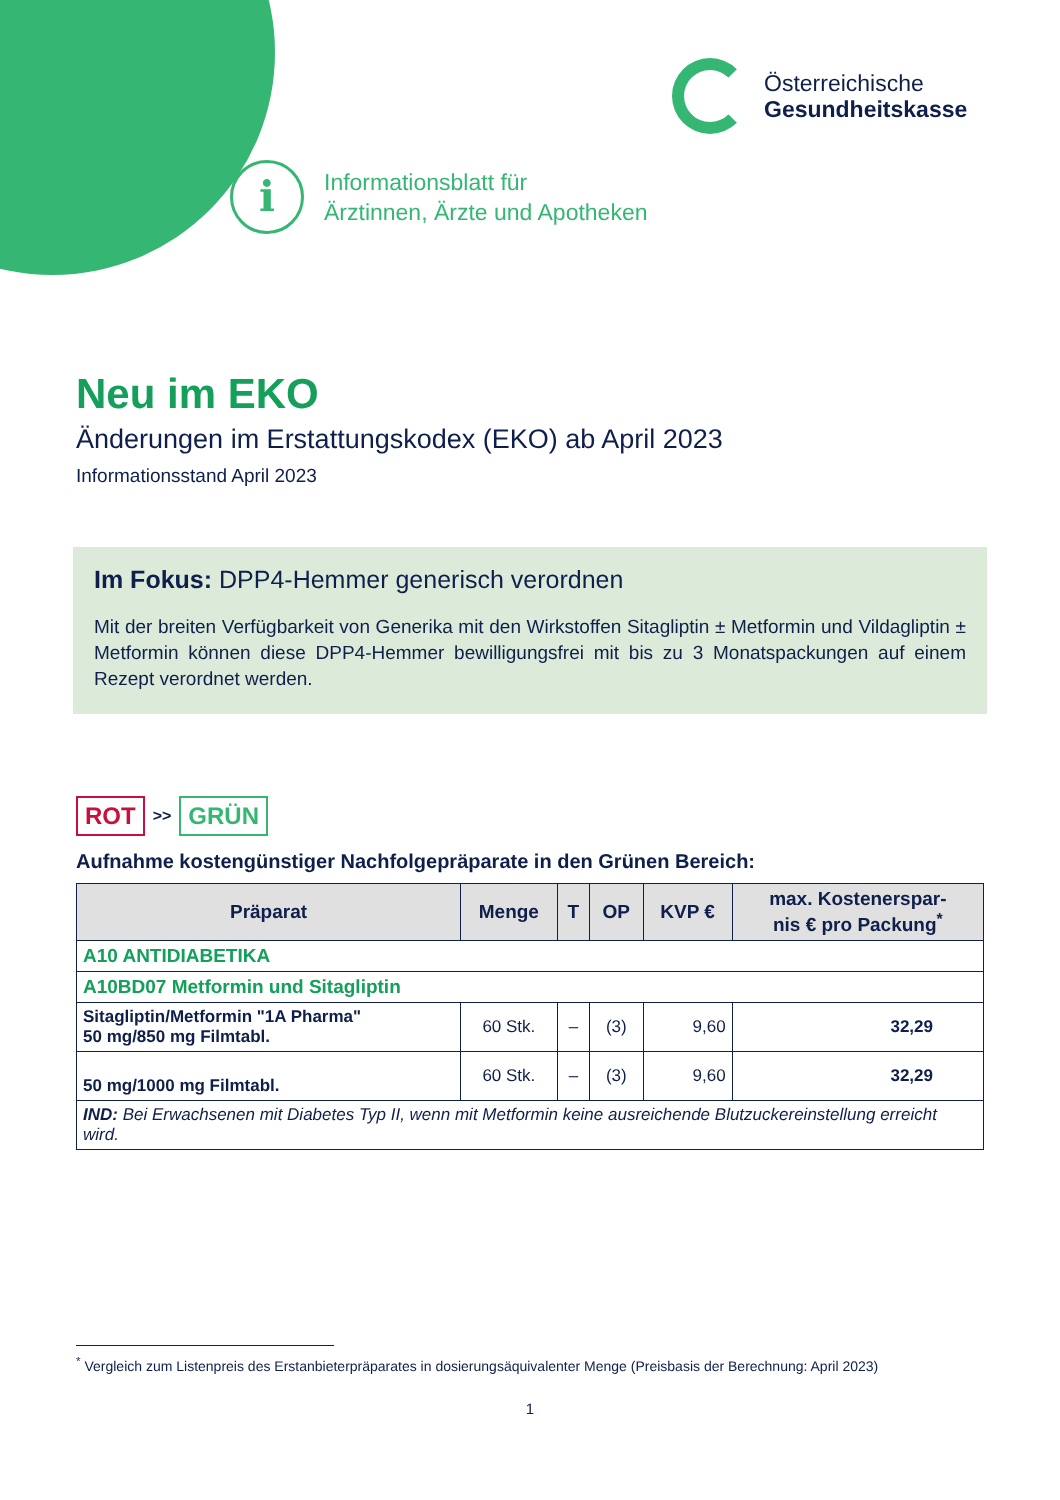Österreichische
Gesundheitskasse
i
Informationsblatt für
Ärztinnen, Ärzte und Apotheken
Neu im EKO
Änderungen im Erstattungskodex (EKO) ab April 2023
Informationsstand April 2023
Im Fokus: DPP4-Hemmer generisch verordnen
Mit der breiten Verfügbarkeit von Generika mit den Wirkstoffen Sitagliptin ± Metformin und Vildagliptin ± Metformin können diese DPP4-Hemmer bewilligungsfrei mit bis zu 3 Monatspackungen auf einem Rezept verordnet werden.
ROT >> GRÜN
Aufnahme kostengünstiger Nachfolgepräparate in den Grünen Bereich:
| Präparat | Menge | T | OP | KVP € | max. Kostenerspar- nis € pro Packung<sup>*</sup> |
| --- | --- | --- | --- | --- | --- |
| A10 ANTIDIABETIKA | | | | | |
| A10BD07 Metformin und Sitagliptin | | | | | |
| Sitagliptin/Metformin "1A Pharma" 50 mg/850 mg Filmtabl. | 60 Stk. | – | (3) | 9,60 | 32,29 |
| 50 mg/1000 mg Filmtabl. | 60 Stk. | – | (3) | 9,60 | 32,29 |
| IND: Bei Erwachsenen mit Diabetes Typ II, wenn mit Metformin keine ausreichende Blutzuckereinstellung erreicht wird. | | | | | |
<sup>*</sup> Vergleich zum Listenpreis des Erstanbieterpräparates in dosierungsäquivalenter Menge (Preisbasis der Berechnung: April 2023)
1